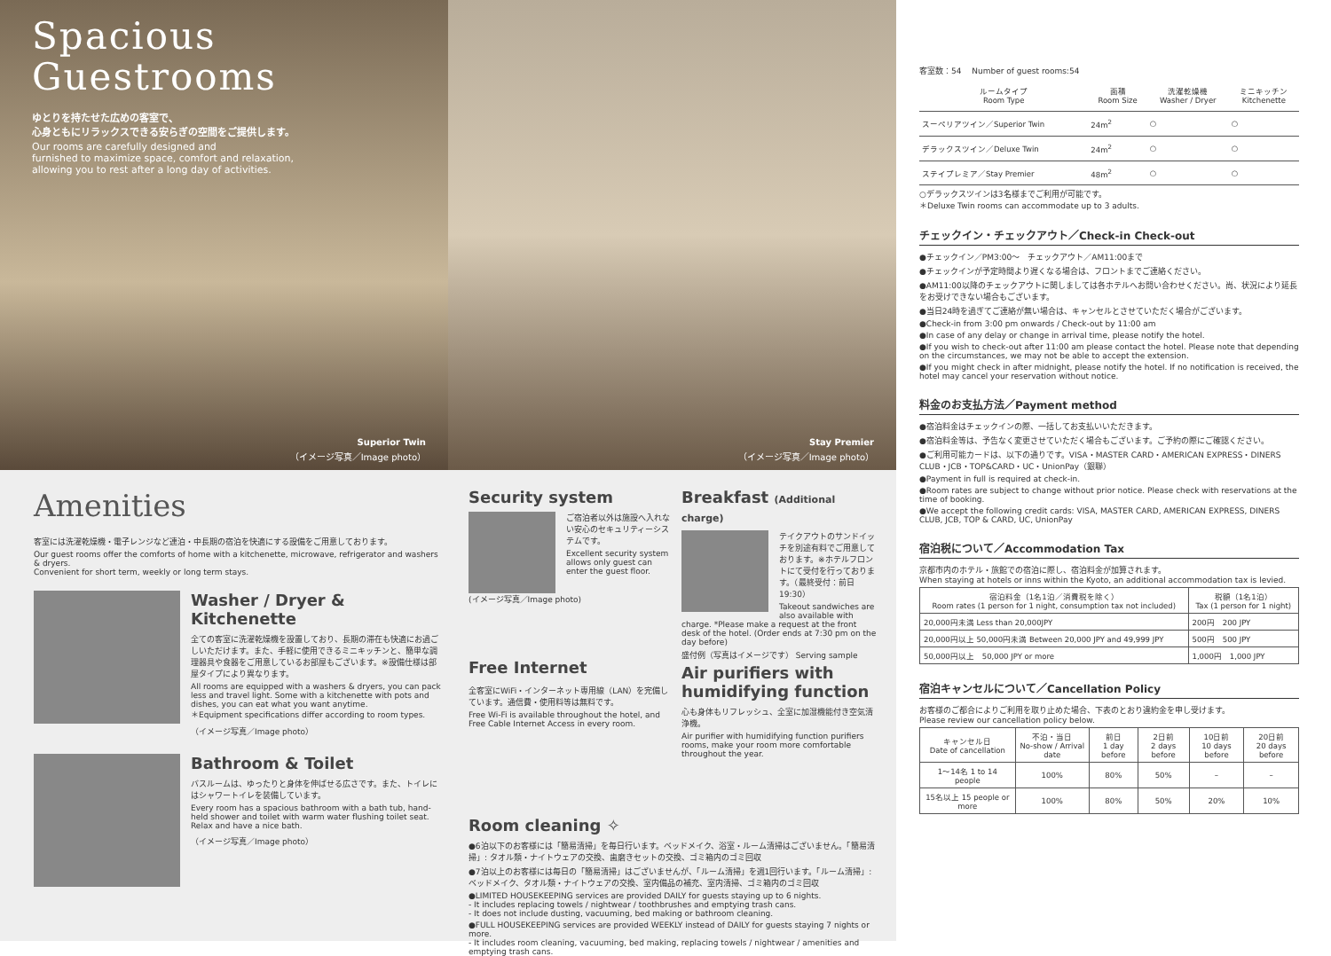Spacious
Guestrooms
ゆとりを持たせた広めの客室で、
心身ともにリラックスできる安らぎの空間をご提供します。
Our rooms are carefully designed and
furnished to maximize space, comfort and relaxation,
allowing you to rest after a long day of activities.
Superior Twin
（イメージ写真／Image photo）
Stay Premier
（イメージ写真／Image photo）
Amenities
客室には洗濯乾燥機・電子レンジなど連泊・中長期の宿泊を快適にする設備をご用意しております。
Our guest rooms offer the comforts of home with a kitchenette, microwave, refrigerator and washers & dryers.
Convenient for short term, weekly or long term stays.
Washer / Dryer & Kitchenette
全ての客室に洗濯乾燥機を設置しており、長期の滞在も快適にお過ごしいただけます。また、手軽に使用できるミニキッチンと、簡単な調理器具や食器をご用意しているお部屋もございます。※設備仕様は部屋タイプにより異なります。
All rooms are equipped with a washers & dryers, you can pack less and travel light. Some with a kitchenette with pots and dishes, you can eat what you want anytime.
＊Equipment specifications differ according to room types.
（イメージ写真／Image photo）
Bathroom & Toilet
バスルームは、ゆったりと身体を伸ばせる広さです。また、トイレにはシャワートイレを装備しています。
Every room has a spacious bathroom with a bath tub, hand-held shower and toilet with warm water flushing toilet seat. Relax and have a nice bath.
（イメージ写真／Image photo）
Security system
ご宿泊者以外は施設へ入れない安心のセキュリティーシステムです。
Excellent security system allows only guest can enter the guest floor.
(イメージ写真／Image photo)
Free Internet
全客室にWiFi・インターネット専用線（LAN）を完備しています。通信費・使用料等は無料です。
Free Wi-Fi is available throughout the hotel, and Free Cable Internet Access in every room.
Breakfast (Additional charge)
テイクアウトのサンドイッチを別途有料でご用意しております。※ホテルフロントにて受付を行っております。（最終受付：前日19:30）
Takeout sandwiches are also available with charge. *Please make a request at the front desk of the hotel. (Order ends at 7:30 pm on the day before)
盛付例（写真はイメージです） Serving sample
Air purifiers with humidifying function
心も身体もリフレッシュ、全室に加湿機能付き空気清浄機。
Air purifier with humidifying function purifiers rooms, make your room more comfortable throughout the year.
Room cleaning ✧
●6泊以下のお客様には「簡易清掃」を毎日行います。ベッドメイク、浴室・ルーム清掃はございません。「簡易清掃」: タオル類・ナイトウェアの交換、歯磨きセットの交換、ゴミ箱内のゴミ回収
●7泊以上のお客様には毎日の「簡易清掃」はございませんが、「ルーム清掃」を週1回行います。「ルーム清掃」: ベッドメイク、タオル類・ナイトウェアの交換、室内備品の補充、室内清掃、ゴミ箱内のゴミ回収
●LIMITED HOUSEKEEPING services are provided DAILY for guests staying up to 6 nights.
- It includes replacing towels / nightwear / toothbrushes and emptying trash cans.
- It does not include dusting, vacuuming, bed making or bathroom cleaning.
●FULL HOUSEKEEPING services are provided WEEKLY instead of DAILY for guests staying 7 nights or more.
- It includes room cleaning, vacuuming, bed making, replacing towels / nightwear / amenities and emptying trash cans.
客室数：54　 Number of guest rooms:54
| ルームタイプ Room Type | 面積 Room Size | 洗濯乾燥機 Washer / Dryer | ミニキッチン Kitchenette |
| --- | --- | --- | --- |
| スーペリアツイン／Superior Twin | 24m<sup>2</sup> | ○ | ○ |
| デラックスツイン／Deluxe Twin | 24m<sup>2</sup> | ○ | ○ |
| ステイプレミア／Stay Premier | 48m<sup>2</sup> | ○ | ○ |
○デラックスツインは3名様までご利用が可能です。
＊Deluxe Twin rooms can accommodate up to 3 adults.
チェックイン・チェックアウト／Check-in Check-out
●チェックイン／PM3:00〜　チェックアウト／AM11:00まで
●チェックインが予定時間より遅くなる場合は、フロントまでご連絡ください。
●AM11:00以降のチェックアウトに関しましては各ホテルへお問い合わせください。尚、状況により延長をお受けできない場合もございます。
●当日24時を過ぎてご連絡が無い場合は、キャンセルとさせていただく場合がございます。
●Check-in from 3:00 pm onwards / Check-out by 11:00 am
●In case of any delay or change in arrival time, please notify the hotel.
●If you wish to check-out after 11:00 am please contact the hotel. Please note that depending on the circumstances, we may not be able to accept the extension.
●If you might check in after midnight, please notify the hotel. If no notification is received, the hotel may cancel your reservation without notice.
料金のお支払方法／Payment method
●宿泊料金はチェックインの際、一括してお支払いいただきます。
●宿泊料金等は、予告なく変更させていただく場合もございます。ご予約の際にご確認ください。
●ご利用可能カードは、以下の通りです。VISA・MASTER CARD・AMERICAN EXPRESS・DINERS CLUB・JCB・TOP&CARD・UC・UnionPay（銀聯）
●Payment in full is required at check-in.
●Room rates are subject to change without prior notice. Please check with reservations at the time of booking.
●We accept the following credit cards: VISA, MASTER CARD, AMERICAN EXPRESS, DINERS CLUB, JCB, TOP & CARD, UC, UnionPay
宿泊税について／Accommodation Tax
京都市内のホテル・旅館での宿泊に際し、宿泊料金が加算されます。
When staying at hotels or inns within the Kyoto, an additional accommodation tax is levied.
| 宿泊料金（1名1泊／消費税を除く） Room rates (1 person for 1 night, consumption tax not included) | 税額（1名1泊） Tax (1 person for 1 night) |
| --- | --- |
| 20,000円未満 Less than 20,000JPY | 200円 200 JPY |
| 20,000円以上 50,000円未満 Between 20,000 JPY and 49,999 JPY | 500円 500 JPY |
| 50,000円以上 50,000 JPY or more | 1,000円 1,000 JPY |
宿泊キャンセルについて／Cancellation Policy
お客様のご都合によりご利用を取り止めた場合、下表のとおり違約金を申し受けます。
Please review our cancellation policy below.
| キャンセル日 Date of cancellation | 不泊・当日 No-show / Arrival date | 前日 1 day before | 2日前 2 days before | 10日前 10 days before | 20日前 20 days before |
| --- | --- | --- | --- | --- | --- |
| 1〜14名 1 to 14 people | 100% | 80% | 50% | – | – |
| 15名以上 15 people or more | 100% | 80% | 50% | 20% | 10% |